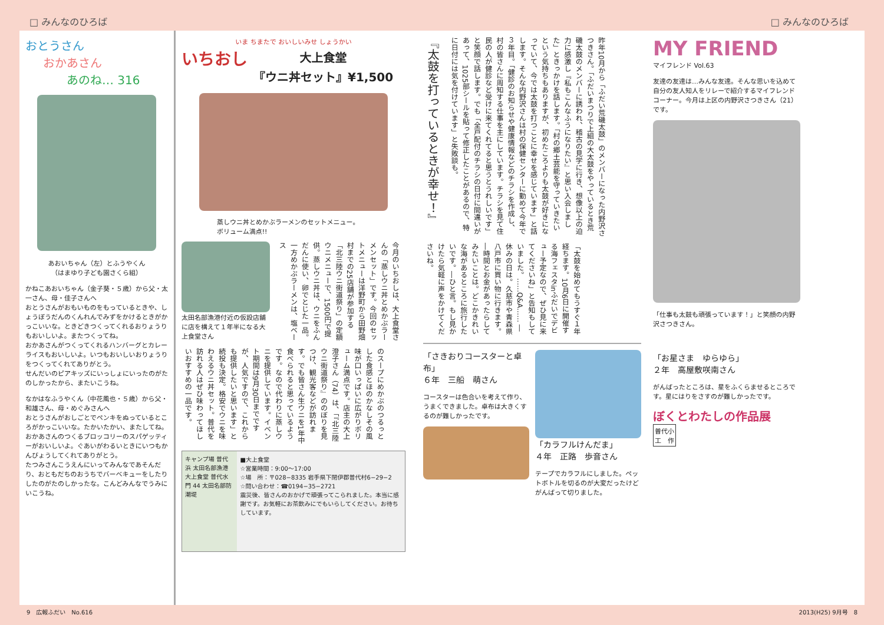□ みんなのひろば □ みんなのひろば
おとうさん
おかあさん
あのね… 316
あおいちゃん（左）とふうやくん
（はまゆり子ども園さくら組）
かねこあおいちゃん（金子葵・５歳）から父・太一さん、母・佳子さんへ
おとうさんがおもいものをもっているときや、しょうぼうだんのくんれんでみずをかけるときがかっこいいな。ときどきつくってくれるおりょうりもおいしいよ。またつくってね。
おかあさんがつくってくれるハンバーグとカレーライスもおいしいよ。いつもおいしいおりょうりをつくってくれてありがとう。
せんだいのピアキッズにいっしょにいったのがたのしかったから、またいこうね。
なかはなふうやくん（中花風也・５歳）から父・和雄さん、母・めぐみさんへ
おとうさんがおしごとでペンキをぬっているところがかっこいいな。たかいたかい、またしてね。
おかあさんのつくるブロッコリーのスパゲッティーがおいしいよ。ぐあいがわるいときにいつもかんびょうしてくれてありがとう。
たつみさんこうえんにいってみんなであそんだり、おともだちのおうちでバーベキューをしたりしたのがたのしかったな。こんどみんなでうみにいこうね。
いま ちまたで おいしいみせ しょうかい
いちおし
大上食堂
『ウニ丼セット』¥1,500
蒸しウニ丼とめかぶラーメンのセットメニュー。
ボリューム満点!!
太田名部漁港付近の仮設店舗に店を構えて１年半になる大上食堂さん
今月のいちおしは、大上食堂さんの「蒸しウニ丼とめかぶラーメンセット」です。今回のセットメニューは洋野町から田野畑村までの25店舗が参加する「北三陸ウニ街道祭り」の定額ウニメニューで、1500円で提供。蒸しウニ丼は、ウニをふんだんに使い、卵でとじた一品。一方めかぶラーメンは、塩ベース
のスープにめかぶのつるっとした食感とほのかなしその風味が口いっぱいに広がりボリューム満点です。店主の大上澄子さん（74）は、「『北三陸ウニ街道祭り』ののぼりを見つけ、観光客などが訪れます。でも皆さん生ウニを1年中食べられると思っているようです。なので代わりに蒸しウニを提供しています。イベント期間は9月30日までですが、人気ですので、これからも提供したいと思います」と続投も決定。格安でウニを味わえるウニ丼セット。普代を訪れる人はぜひ味わってほしいおすすめの一品です。
キャンプ場 普代浜 太田名部漁港 大上食堂 普代水門 44 太田名部防潮堤
■大上食堂
☆営業時間：9:00〜17:00
☆場　所：〒028−8335 岩手県下閉伊郡普代村6−29−2
☆問い合わせ：☎0194−35−2721
震災後、皆さんのおかげで頑張ってこられました。本当に感謝です。お気軽にお茶飲みにでもいらしてください。お待ちしています。
『太鼓を打っているときが幸せ！』
昨年10月から「ふだい荒磯太鼓」のメンバーになった内野沢さつきさん。「ふだいまつりで上組の大太鼓をやっているとき荒磯太鼓のメンバーに誘われ、稽古の見学に行き、想像以上の迫力に感激し『私もこんなふうになりたい』と思い入会しました」ときっかけを話します。「村の郷土芸能を守っていきたいという気持ちもありますが、初めたころよりも太鼓が好きになっていて、今では太鼓を打つことに幸せを感じています」と話します。そんな内野沢さんは村の保健センターに勤めて今年で３年目。「健診のお知らせや健康情報などのチラシを作成し、村の皆さんに周知する仕事を主にしています。チラシを見て住民の人が健診など受けに来てくれてると思うとうれしいです」と笑顔で話します。でも「全戸配付のチラシの日付に間違いがあって、1025部シールを貼って修正したことがあるので、特に日付には気を付けています」と失敗談も。
「太鼓を始めてもうすぐ１年経ちます。10月6日に開催する海フェスタinふだいでデビュー予定なので、ぜひ見に来てくださいね」と告知もしていました。……Q&A…… ―休みの日は。久慈市や青森県八戸市に買い物に行きます。―時間とお金があったらしてみたいことは。どこかきれいな海があるところに旅行したいです。―ひと言。もし見かけたら気軽に声をかけてくださいね。
「さきおりコースターと卓布」
６年　三船　萌さん
コースターは色合いを考えて作り、うまくできました。卓布は大きくするのが難しかったです。
「カラフルけんだま」
４年　正路　歩音さん
テープでカラフルにしました。ペットボトルを切るのが大変だったけどがんばって切りました。
MY FRIEND
マイフレンド Vol.63
友達の友達は…みんな友達。そんな思いを込めて自分の友人知人をリレーで紹介するマイフレンドコーナー。今月は上区の内野沢さつきさん（21）です。
「仕事も太鼓も頑張っています！」と笑顔の内野沢さつきさん。
「お星さま　ゆらゆら」
２年　高屋敷咲南さん
がんばったところは、星をふくらませるところです。星にはりをさすのが難しかったです。
ぼくとわたしの作品展
普代小
工　作
9　広報ふだい　No.616 2013(H25) 9月号　8